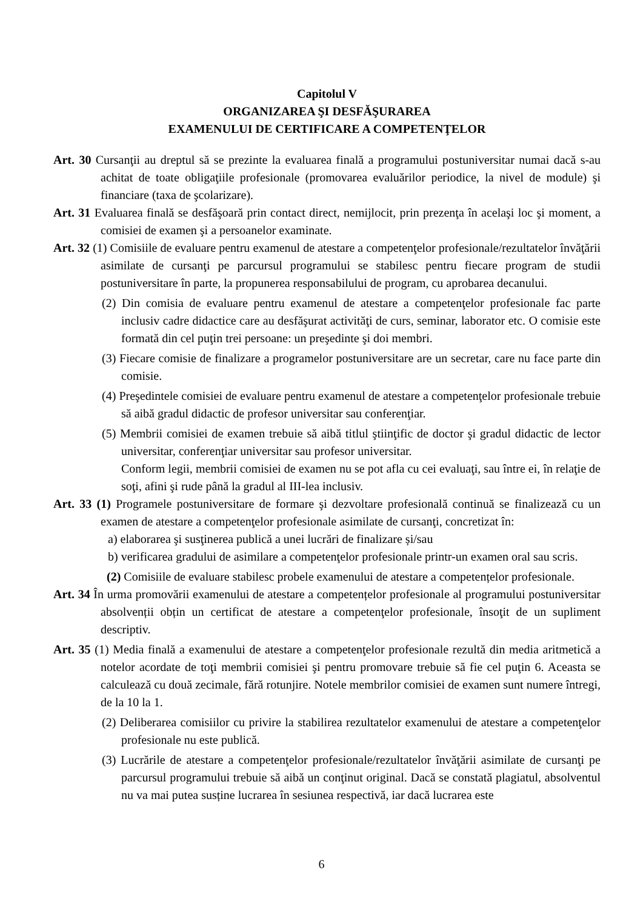Capitolul V
ORGANIZAREA ŞI DESFĂŞURAREA
EXAMENULUI DE CERTIFICARE A COMPETENŢELOR
Art. 30 Cursanţii au dreptul să se prezinte la evaluarea finală a programului postuniversitar numai dacă s-au achitat de toate obligaţiile profesionale (promovarea evaluărilor periodice, la nivel de module) şi financiare (taxa de şcolarizare).
Art. 31 Evaluarea finală se desfăşoară prin contact direct, nemijlocit, prin prezenţa în acelaşi loc şi moment, a comisiei de examen şi a persoanelor examinate.
Art. 32 (1) Comisiile de evaluare pentru examenul de atestare a competenţelor profesionale/rezultatelor învăţării asimilate de cursanţi pe parcursul programului se stabilesc pentru fiecare program de studii postuniversitare în parte, la propunerea responsabilului de program, cu aprobarea decanului.
(2) Din comisia de evaluare pentru examenul de atestare a competenţelor profesionale fac parte inclusiv cadre didactice care au desfăşurat activităţi de curs, seminar, laborator etc. O comisie este formată din cel puţin trei persoane: un preşedinte şi doi membri.
(3) Fiecare comisie de finalizare a programelor postuniversitare are un secretar, care nu face parte din comisie.
(4) Preşedintele comisiei de evaluare pentru examenul de atestare a competenţelor profesionale trebuie să aibă gradul didactic de profesor universitar sau conferenţiar.
(5) Membrii comisiei de examen trebuie să aibă titlul ştiinţific de doctor şi gradul didactic de lector universitar, conferenţiar universitar sau profesor universitar.
Conform legii, membrii comisiei de examen nu se pot afla cu cei evaluaţi, sau între ei, în relaţie de soţi, afini şi rude până la gradul al III-lea inclusiv.
Art. 33 (1) Programele postuniversitare de formare şi dezvoltare profesională continuă se finalizează cu un examen de atestare a competenţelor profesionale asimilate de cursanţi, concretizat în:
a) elaborarea şi susţinerea publică a unei lucrări de finalizare și/sau
b) verificarea gradului de asimilare a competenţelor profesionale printr-un examen oral sau scris.
(2) Comisiile de evaluare stabilesc probele examenului de atestare a competențelor profesionale.
Art. 34 În urma promovării examenului de atestare a competențelor profesionale al programului postuniversitar absolvenții obțin un certificat de atestare a competenţelor profesionale, însoţit de un supliment descriptiv.
Art. 35 (1) Media finală a examenului de atestare a competenţelor profesionale rezultă din media aritmetică a notelor acordate de toţi membrii comisiei şi pentru promovare trebuie să fie cel puţin 6. Aceasta se calculează cu două zecimale, fără rotunjire. Notele membrilor comisiei de examen sunt numere întregi, de la 10 la 1.
(2) Deliberarea comisiilor cu privire la stabilirea rezultatelor examenului de atestare a competenţelor profesionale nu este publică.
(3) Lucrările de atestare a competenţelor profesionale/rezultatelor învăţării asimilate de cursanţi pe parcursul programului trebuie să aibă un conţinut original. Dacă se constată plagiatul, absolventul nu va mai putea susține lucrarea în sesiunea respectivă, iar dacă lucrarea este
6